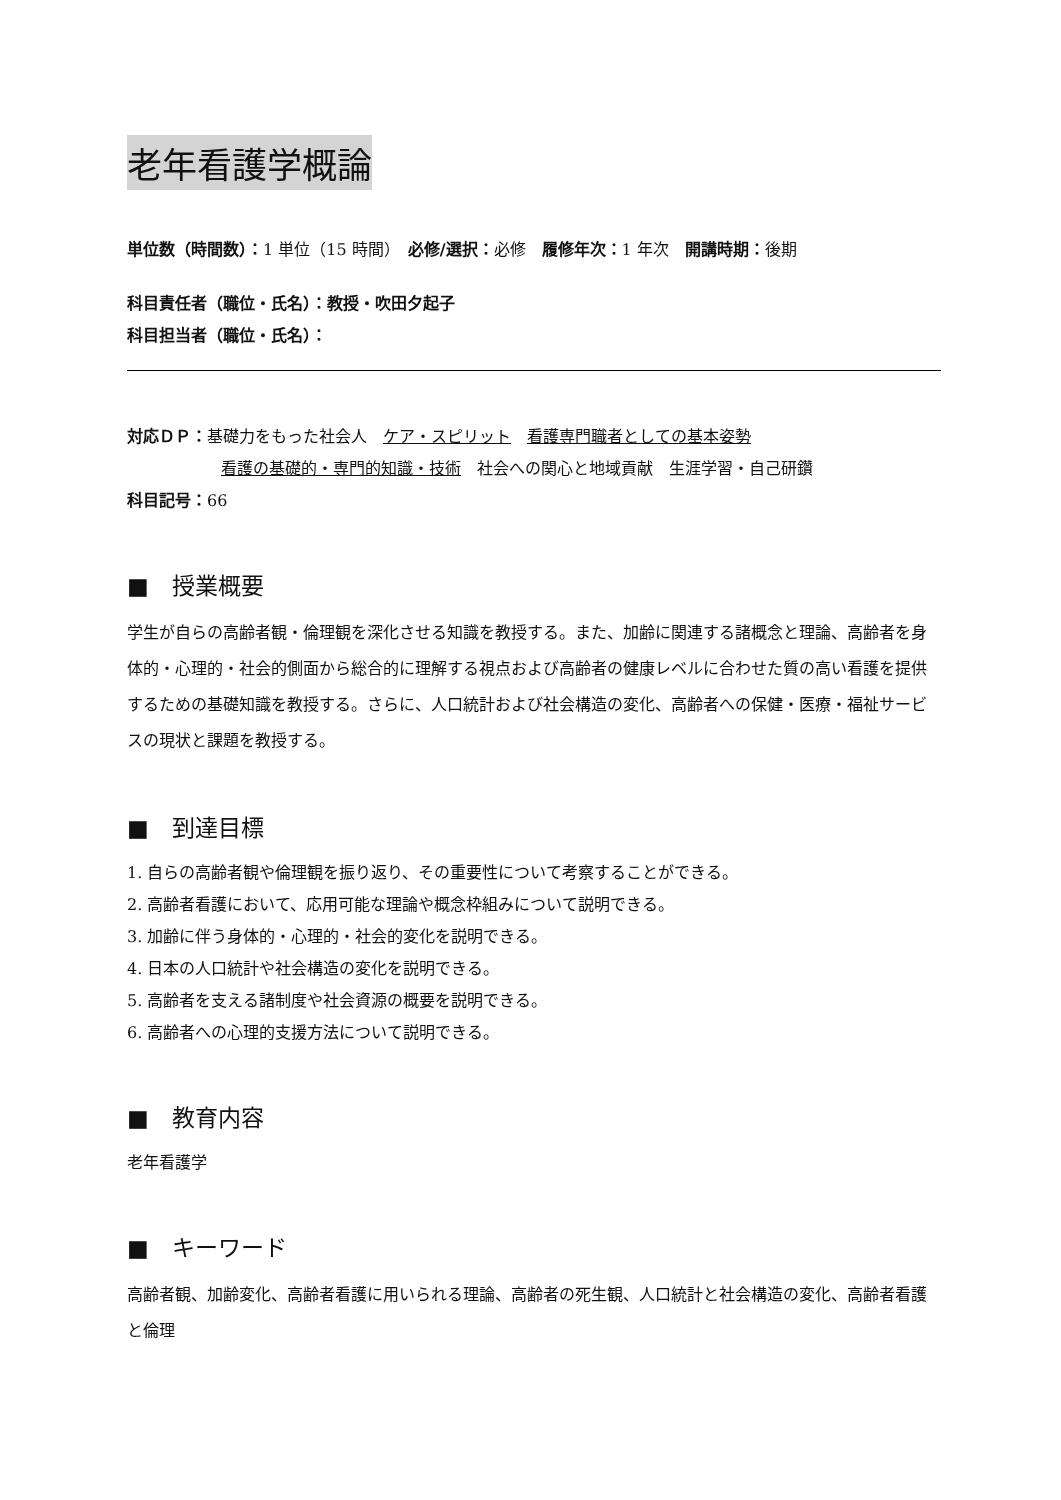老年看護学概論
単位数（時間数）：1 単位（15 時間）　必修/選択：必修　履修年次：1 年次　開講時期：後期
科目責任者（職位・氏名）：教授・吹田夕起子
科目担当者（職位・氏名）：
対応ＤＰ：基礎力をもった社会人　ケア・スピリット　看護専門職者としての基本姿勢
看護の基礎的・専門的知識・技術　社会への関心と地域貢献　生涯学習・自己研鑽
科目記号：66
■　授業概要
学生が自らの高齢者観・倫理観を深化させる知識を教授する。また、加齢に関連する諸概念と理論、高齢者を身体的・心理的・社会的側面から総合的に理解する視点および高齢者の健康レベルに合わせた質の高い看護を提供するための基礎知識を教授する。さらに、人口統計および社会構造の変化、高齢者への保健・医療・福祉サービスの現状と課題を教授する。
■　到達目標
1. 自らの高齢者観や倫理観を振り返り、その重要性について考察することができる。
2. 高齢者看護において、応用可能な理論や概念枠組みについて説明できる。
3. 加齢に伴う身体的・心理的・社会的変化を説明できる。
4. 日本の人口統計や社会構造の変化を説明できる。
5. 高齢者を支える諸制度や社会資源の概要を説明できる。
6. 高齢者への心理的支援方法について説明できる。
■　教育内容
老年看護学
■　キーワード
高齢者観、加齢変化、高齢者看護に用いられる理論、高齢者の死生観、人口統計と社会構造の変化、高齢者看護と倫理